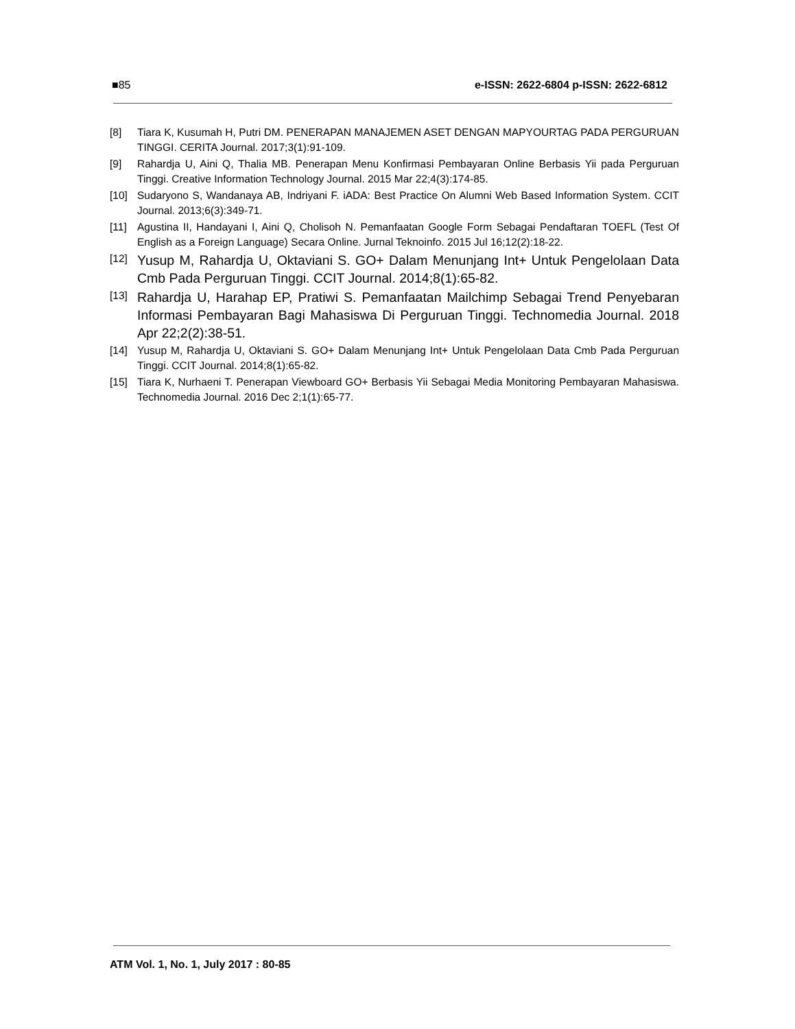■85 e-ISSN: 2622-6804 p-ISSN: 2622-6812
[8] Tiara K, Kusumah H, Putri DM. PENERAPAN MANAJEMEN ASET DENGAN MAPYOURTAG PADA PERGURUAN TINGGI. CERITA Journal. 2017;3(1):91-109.
[9] Rahardja U, Aini Q, Thalia MB. Penerapan Menu Konfirmasi Pembayaran Online Berbasis Yii pada Perguruan Tinggi. Creative Information Technology Journal. 2015 Mar 22;4(3):174-85.
[10] Sudaryono S, Wandanaya AB, Indriyani F. iADA: Best Practice On Alumni Web Based Information System. CCIT Journal. 2013;6(3):349-71.
[11] Agustina II, Handayani I, Aini Q, Cholisoh N. Pemanfaatan Google Form Sebagai Pendaftaran TOEFL (Test Of English as a Foreign Language) Secara Online. Jurnal Teknoinfo. 2015 Jul 16;12(2):18-22.
[12] Yusup M, Rahardja U, Oktaviani S. GO+ Dalam Menunjang Int+ Untuk Pengelolaan Data Cmb Pada Perguruan Tinggi. CCIT Journal. 2014;8(1):65-82.
[13] Rahardja U, Harahap EP, Pratiwi S. Pemanfaatan Mailchimp Sebagai Trend Penyebaran Informasi Pembayaran Bagi Mahasiswa Di Perguruan Tinggi. Technomedia Journal. 2018 Apr 22;2(2):38-51.
[14] Yusup M, Rahardja U, Oktaviani S. GO+ Dalam Menunjang Int+ Untuk Pengelolaan Data Cmb Pada Perguruan Tinggi. CCIT Journal. 2014;8(1):65-82.
[15] Tiara K, Nurhaeni T. Penerapan Viewboard GO+ Berbasis Yii Sebagai Media Monitoring Pembayaran Mahasiswa. Technomedia Journal. 2016 Dec 2;1(1):65-77.
ATM Vol. 1, No. 1, July 2017 : 80-85